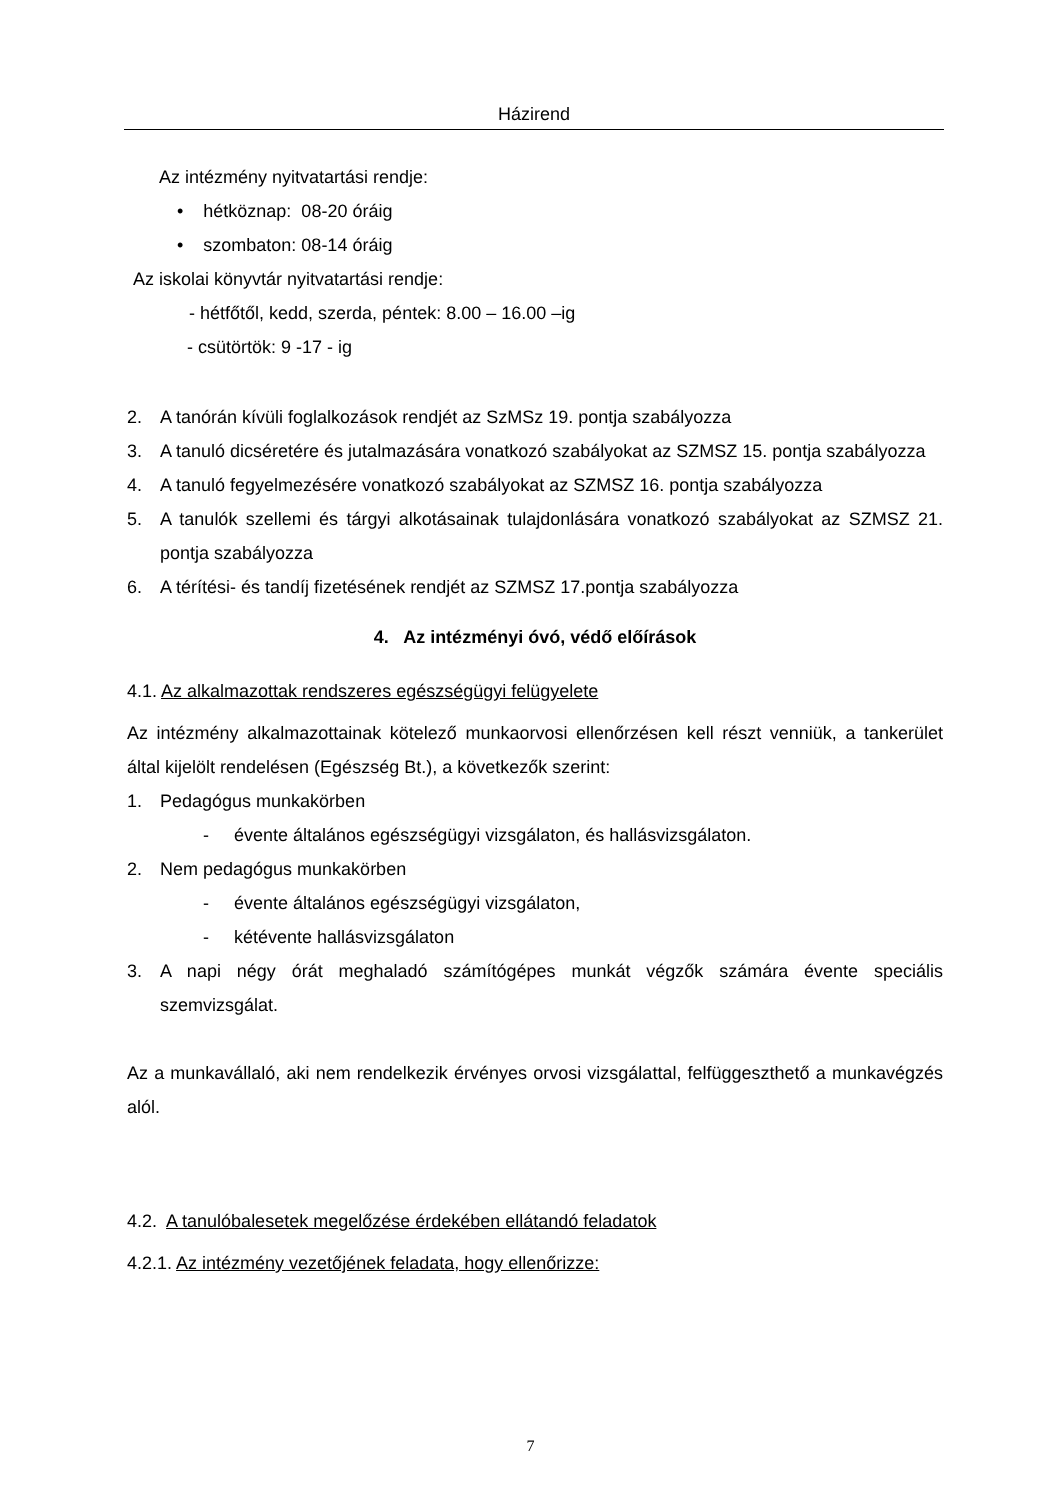Házirend
Az intézmény nyitvatartási rendje:
• hétköznap: 08-20 óráig
• szombaton: 08-14 óráig
Az iskolai könyvtár nyitvatartási rendje:
- hétfőtől, kedd, szerda, péntek: 8.00 – 16.00 –ig
- csütörtök: 9 -17 - ig
2. A tanórán kívüli foglalkozások rendjét az SzMSz 19. pontja szabályozza
3. A tanuló dicséretére és jutalmazására vonatkozó szabályokat az SZMSZ 15. pontja szabályozza
4. A tanuló fegyelmezésére vonatkozó szabályokat az SZMSZ 16. pontja szabályozza
5. A tanulók szellemi és tárgyi alkotásainak tulajdonlására vonatkozó szabályokat az SZMSZ 21. pontja szabályozza
6. A térítési- és tandíj fizetésének rendjét az SZMSZ 17.pontja szabályozza
4. Az intézményi óvó, védő előírások
4.1. Az alkalmazottak rendszeres egészségügyi felügyelete
Az intézmény alkalmazottainak kötelező munkaorvosi ellenőrzésen kell részt venniük, a tankerület által kijelölt rendelésen (Egészség Bt.), a következők szerint:
1. Pedagógus munkakörben
- évente általános egészségügyi vizsgálaton, és hallásvizsgálaton.
2. Nem pedagógus munkakörben
- évente általános egészségügyi vizsgálaton,
- kétévente hallásvizsgálaton
3. A napi négy órát meghaladó számítógépes munkát végzők számára évente speciális szemvizsgálat.
Az a munkavállaló, aki nem rendelkezik érvényes orvosi vizsgálattal, felfüggeszthető a munkavégzés alól.
4.2. A tanulóbalesetek megelőzése érdekében ellátandó feladatok
4.2.1. Az intézmény vezetőjének feladata, hogy ellenőrizze:
7